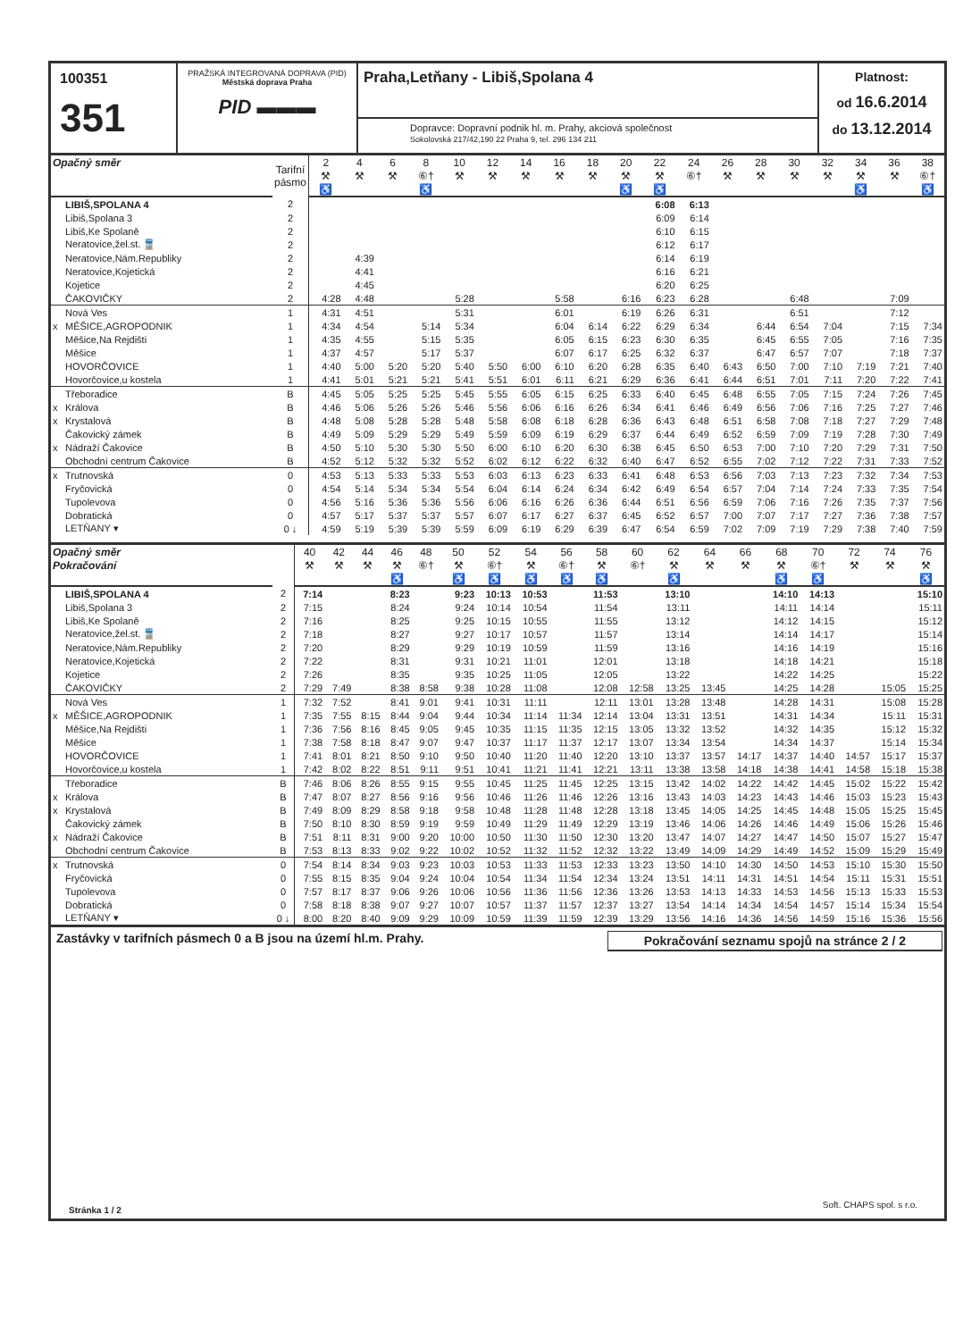100351
351
PRAŽSKÁ INTEGROVANÁ DOPRAVA (PID)
Městská doprava Praha
PID ▬▬▬
Praha,Letňany - Libiš,Spolana 4
Dopravce: Dopravní podnik hl. m. Prahy, akciová společnost
Sokolovská 217/42,190 22 Praha 9, tel. 296 134 211
Platnost:
od 16.6.2014
do 13.12.2014
| Opačný směr | | Tarifní pásmo | 2 | 4 | 6 | 8 | 10 | 12 | 14 | 16 | 18 | 20 | 22 | 24 | 26 | 28 | 30 | 32 | 34 | 36 | 38 |
| --- | --- | --- | --- | --- | --- | --- | --- | --- | --- | --- | --- | --- | --- | --- | --- | --- | --- | --- | --- | --- | --- |
| | | | ⚒ | ⚒ | ⚒ | ⑥† | ⚒ | ⚒ | ⚒ | ⚒ | ⚒ | ⚒ | ⚒ | ⑥† | ⚒ | ⚒ | ⚒ | ⚒ | ⚒ | ⚒ | ⑥† |
| | | | ♿ | | | ♿ | | | | | | ♿ | ♿ | | | | | | ♿ | | ♿ |
| | LIBIŠ,SPOLANA 4 | 2 | | | | | | | | | | | 6:08 | 6:13 | | | | | | | |
| | Libiš,Spolana 3 | 2 | | | | | | | | | | | 6:09 | 6:14 | | | | | | | |
| | Libiš,Ke Spolaně | 2 | | | | | | | | | | | 6:10 | 6:15 | | | | | | | |
| | Neratovice,žel.st. 🚆 | 2 | | | | | | | | | | | 6:12 | 6:17 | | | | | | | |
| | Neratovice,Nám.Republiky | 2 | | 4:39 | | | | | | | | | 6:14 | 6:19 | | | | | | | |
| | Neratovice,Kojetická | 2 | | 4:41 | | | | | | | | | 6:16 | 6:21 | | | | | | | |
| | Kojetice | 2 | | 4:45 | | | | | | | | | 6:20 | 6:25 | | | | | | | |
| | ČAKOVIČKY | 2 | 4:28 | 4:48 | | | 5:28 | | | 5:58 | | 6:16 | 6:23 | 6:28 | | | 6:48 | | | 7:09 | |
| | Nová Ves | 1 | 4:31 | 4:51 | | | 5:31 | | | 6:01 | | 6:19 | 6:26 | 6:31 | | | 6:51 | | | 7:12 | |
| x | MĚŠICE,AGROPODNIK | 1 | 4:34 | 4:54 | | 5:14 | 5:34 | | | 6:04 | 6:14 | 6:22 | 6:29 | 6:34 | | 6:44 | 6:54 | 7:04 | | 7:15 | 7:34 |
| | Měšice,Na Rejdišti | 1 | 4:35 | 4:55 | | 5:15 | 5:35 | | | 6:05 | 6:15 | 6:23 | 6:30 | 6:35 | | 6:45 | 6:55 | 7:05 | | 7:16 | 7:35 |
| | Měšice | 1 | 4:37 | 4:57 | | 5:17 | 5:37 | | | 6:07 | 6:17 | 6:25 | 6:32 | 6:37 | | 6:47 | 6:57 | 7:07 | | 7:18 | 7:37 |
| | HOVORČOVICE | 1 | 4:40 | 5:00 | 5:20 | 5:20 | 5:40 | 5:50 | 6:00 | 6:10 | 6:20 | 6:28 | 6:35 | 6:40 | 6:43 | 6:50 | 7:00 | 7:10 | 7:19 | 7:21 | 7:40 |
| | Hovorčovice,u kostela | 1 | 4:41 | 5:01 | 5:21 | 5:21 | 5:41 | 5:51 | 6:01 | 6:11 | 6:21 | 6:29 | 6:36 | 6:41 | 6:44 | 6:51 | 7:01 | 7:11 | 7:20 | 7:22 | 7:41 |
| | Třeboradice | B | 4:45 | 5:05 | 5:25 | 5:25 | 5:45 | 5:55 | 6:05 | 6:15 | 6:25 | 6:33 | 6:40 | 6:45 | 6:48 | 6:55 | 7:05 | 7:15 | 7:24 | 7:26 | 7:45 |
| x | Králova | B | 4:46 | 5:06 | 5:26 | 5:26 | 5:46 | 5:56 | 6:06 | 6:16 | 6:26 | 6:34 | 6:41 | 6:46 | 6:49 | 6:56 | 7:06 | 7:16 | 7:25 | 7:27 | 7:46 |
| x | Krystalová | B | 4:48 | 5:08 | 5:28 | 5:28 | 5:48 | 5:58 | 6:08 | 6:18 | 6:28 | 6:36 | 6:43 | 6:48 | 6:51 | 6:58 | 7:08 | 7:18 | 7:27 | 7:29 | 7:48 |
| | Čakovický zámek | B | 4:49 | 5:09 | 5:29 | 5:29 | 5:49 | 5:59 | 6:09 | 6:19 | 6:29 | 6:37 | 6:44 | 6:49 | 6:52 | 6:59 | 7:09 | 7:19 | 7:28 | 7:30 | 7:49 |
| x | Nádraží Čakovice | B | 4:50 | 5:10 | 5:30 | 5:30 | 5:50 | 6:00 | 6:10 | 6:20 | 6:30 | 6:38 | 6:45 | 6:50 | 6:53 | 7:00 | 7:10 | 7:20 | 7:29 | 7:31 | 7:50 |
| | Obchodní centrum Čakovice | B | 4:52 | 5:12 | 5:32 | 5:32 | 5:52 | 6:02 | 6:12 | 6:22 | 6:32 | 6:40 | 6:47 | 6:52 | 6:55 | 7:02 | 7:12 | 7:22 | 7:31 | 7:33 | 7:52 |
| x | Trutnovská | 0 | 4:53 | 5:13 | 5:33 | 5:33 | 5:53 | 6:03 | 6:13 | 6:23 | 6:33 | 6:41 | 6:48 | 6:53 | 6:56 | 7:03 | 7:13 | 7:23 | 7:32 | 7:34 | 7:53 |
| | Fryčovická | 0 | 4:54 | 5:14 | 5:34 | 5:34 | 5:54 | 6:04 | 6:14 | 6:24 | 6:34 | 6:42 | 6:49 | 6:54 | 6:57 | 7:04 | 7:14 | 7:24 | 7:33 | 7:35 | 7:54 |
| | Tupolevova | 0 | 4:56 | 5:16 | 5:36 | 5:36 | 5:56 | 6:06 | 6:16 | 6:26 | 6:36 | 6:44 | 6:51 | 6:56 | 6:59 | 7:06 | 7:16 | 7:26 | 7:35 | 7:37 | 7:56 |
| | Dobratická | 0 | 4:57 | 5:17 | 5:37 | 5:37 | 5:57 | 6:07 | 6:17 | 6:27 | 6:37 | 6:45 | 6:52 | 6:57 | 7:00 | 7:07 | 7:17 | 7:27 | 7:36 | 7:38 | 7:57 |
| | LETŇANY ▾ | 0 ↓ | 4:59 | 5:19 | 5:39 | 5:39 | 5:59 | 6:09 | 6:19 | 6:29 | 6:39 | 6:47 | 6:54 | 6:59 | 7:02 | 7:09 | 7:19 | 7:29 | 7:38 | 7:40 | 7:59 |
| Opačný směr | | | 40 | 42 | 44 | 46 | 48 | 50 | 52 | 54 | 56 | 58 | 60 | 62 | 64 | 66 | 68 | 70 | 72 | 74 | 76 |
| --- | --- | --- | --- | --- | --- | --- | --- | --- | --- | --- | --- | --- | --- | --- | --- | --- | --- | --- | --- | --- | --- |
| Pokračování | | | ⚒ | ⚒ | ⚒ | ⚒ | ⑥† | ⚒ | ⑥† | ⚒ | ⑥† | ⚒ | ⑥† | ⚒ | ⚒ | ⚒ | ⚒ | ⑥† | ⚒ | ⚒ | ⚒ |
| | | | | | | ♿ | | ♿ | ♿ | ♿ | ♿ | ♿ | | ♿ | | | ♿ | ♿ | | | ♿ |
| | LIBIŠ,SPOLANA 4 | 2 | 7:14 | | | 8:23 | | 9:23 | 10:13 | 10:53 | | 11:53 | | 13:10 | | | 14:10 | 14:13 | | | 15:10 |
| | Libiš,Spolana 3 | 2 | 7:15 | | | 8:24 | | 9:24 | 10:14 | 10:54 | | 11:54 | | 13:11 | | | 14:11 | 14:14 | | | 15:11 |
| | Libiš,Ke Spolaně | 2 | 7:16 | | | 8:25 | | 9:25 | 10:15 | 10:55 | | 11:55 | | 13:12 | | | 14:12 | 14:15 | | | 15:12 |
| | Neratovice,žel.st. 🚆 | 2 | 7:18 | | | 8:27 | | 9:27 | 10:17 | 10:57 | | 11:57 | | 13:14 | | | 14:14 | 14:17 | | | 15:14 |
| | Neratovice,Nám.Republiky | 2 | 7:20 | | | 8:29 | | 9:29 | 10:19 | 10:59 | | 11:59 | | 13:16 | | | 14:16 | 14:19 | | | 15:16 |
| | Neratovice,Kojetická | 2 | 7:22 | | | 8:31 | | 9:31 | 10:21 | 11:01 | | 12:01 | | 13:18 | | | 14:18 | 14:21 | | | 15:18 |
| | Kojetice | 2 | 7:26 | | | 8:35 | | 9:35 | 10:25 | 11:05 | | 12:05 | | 13:22 | | | 14:22 | 14:25 | | | 15:22 |
| | ČAKOVIČKY | 2 | 7:29 | 7:49 | | 8:38 | 8:58 | 9:38 | 10:28 | 11:08 | | 12:08 | 12:58 | 13:25 | 13:45 | | 14:25 | 14:28 | | 15:05 | 15:25 |
| | Nová Ves | 1 | 7:32 | 7:52 | | 8:41 | 9:01 | 9:41 | 10:31 | 11:11 | | 12:11 | 13:01 | 13:28 | 13:48 | | 14:28 | 14:31 | | 15:08 | 15:28 |
| x | MĚŠICE,AGROPODNIK | 1 | 7:35 | 7:55 | 8:15 | 8:44 | 9:04 | 9:44 | 10:34 | 11:14 | 11:34 | 12:14 | 13:04 | 13:31 | 13:51 | | 14:31 | 14:34 | | 15:11 | 15:31 |
| | Měšice,Na Rejdišti | 1 | 7:36 | 7:56 | 8:16 | 8:45 | 9:05 | 9:45 | 10:35 | 11:15 | 11:35 | 12:15 | 13:05 | 13:32 | 13:52 | | 14:32 | 14:35 | | 15:12 | 15:32 |
| | Měšice | 1 | 7:38 | 7:58 | 8:18 | 8:47 | 9:07 | 9:47 | 10:37 | 11:17 | 11:37 | 12:17 | 13:07 | 13:34 | 13:54 | | 14:34 | 14:37 | | 15:14 | 15:34 |
| | HOVORČOVICE | 1 | 7:41 | 8:01 | 8:21 | 8:50 | 9:10 | 9:50 | 10:40 | 11:20 | 11:40 | 12:20 | 13:10 | 13:37 | 13:57 | 14:17 | 14:37 | 14:40 | 14:57 | 15:17 | 15:37 |
| | Hovorčovice,u kostela | 1 | 7:42 | 8:02 | 8:22 | 8:51 | 9:11 | 9:51 | 10:41 | 11:21 | 11:41 | 12:21 | 13:11 | 13:38 | 13:58 | 14:18 | 14:38 | 14:41 | 14:58 | 15:18 | 15:38 |
| | Třeboradice | B | 7:46 | 8:06 | 8:26 | 8:55 | 9:15 | 9:55 | 10:45 | 11:25 | 11:45 | 12:25 | 13:15 | 13:42 | 14:02 | 14:22 | 14:42 | 14:45 | 15:02 | 15:22 | 15:42 |
| x | Králova | B | 7:47 | 8:07 | 8:27 | 8:56 | 9:16 | 9:56 | 10:46 | 11:26 | 11:46 | 12:26 | 13:16 | 13:43 | 14:03 | 14:23 | 14:43 | 14:46 | 15:03 | 15:23 | 15:43 |
| x | Krystalová | B | 7:49 | 8:09 | 8:29 | 8:58 | 9:18 | 9:58 | 10:48 | 11:28 | 11:48 | 12:28 | 13:18 | 13:45 | 14:05 | 14:25 | 14:45 | 14:48 | 15:05 | 15:25 | 15:45 |
| | Čakovický zámek | B | 7:50 | 8:10 | 8:30 | 8:59 | 9:19 | 9:59 | 10:49 | 11:29 | 11:49 | 12:29 | 13:19 | 13:46 | 14:06 | 14:26 | 14:46 | 14:49 | 15:06 | 15:26 | 15:46 |
| x | Nádraží Čakovice | B | 7:51 | 8:11 | 8:31 | 9:00 | 9:20 | 10:00 | 10:50 | 11:30 | 11:50 | 12:30 | 13:20 | 13:47 | 14:07 | 14:27 | 14:47 | 14:50 | 15:07 | 15:27 | 15:47 |
| | Obchodní centrum Čakovice | B | 7:53 | 8:13 | 8:33 | 9:02 | 9:22 | 10:02 | 10:52 | 11:32 | 11:52 | 12:32 | 13:22 | 13:49 | 14:09 | 14:29 | 14:49 | 14:52 | 15:09 | 15:29 | 15:49 |
| x | Trutnovská | 0 | 7:54 | 8:14 | 8:34 | 9:03 | 9:23 | 10:03 | 10:53 | 11:33 | 11:53 | 12:33 | 13:23 | 13:50 | 14:10 | 14:30 | 14:50 | 14:53 | 15:10 | 15:30 | 15:50 |
| | Fryčovická | 0 | 7:55 | 8:15 | 8:35 | 9:04 | 9:24 | 10:04 | 10:54 | 11:34 | 11:54 | 12:34 | 13:24 | 13:51 | 14:11 | 14:31 | 14:51 | 14:54 | 15:11 | 15:31 | 15:51 |
| | Tupolevova | 0 | 7:57 | 8:17 | 8:37 | 9:06 | 9:26 | 10:06 | 10:56 | 11:36 | 11:56 | 12:36 | 13:26 | 13:53 | 14:13 | 14:33 | 14:53 | 14:56 | 15:13 | 15:33 | 15:53 |
| | Dobratická | 0 | 7:58 | 8:18 | 8:38 | 9:07 | 9:27 | 10:07 | 10:57 | 11:37 | 11:57 | 12:37 | 13:27 | 13:54 | 14:14 | 14:34 | 14:54 | 14:57 | 15:14 | 15:34 | 15:54 |
| | LETŇANY ▾ | 0 ↓ | 8:00 | 8:20 | 8:40 | 9:09 | 9:29 | 10:09 | 10:59 | 11:39 | 11:59 | 12:39 | 13:29 | 13:56 | 14:16 | 14:36 | 14:56 | 14:59 | 15:16 | 15:36 | 15:56 |
Zastávky v tarifních pásmech 0 a B jsou na území hl.m. Prahy.
Pokračování seznamu spojů na stránce 2 / 2
Stránka 1 / 2
Soft. CHAPS spol. s r.o.